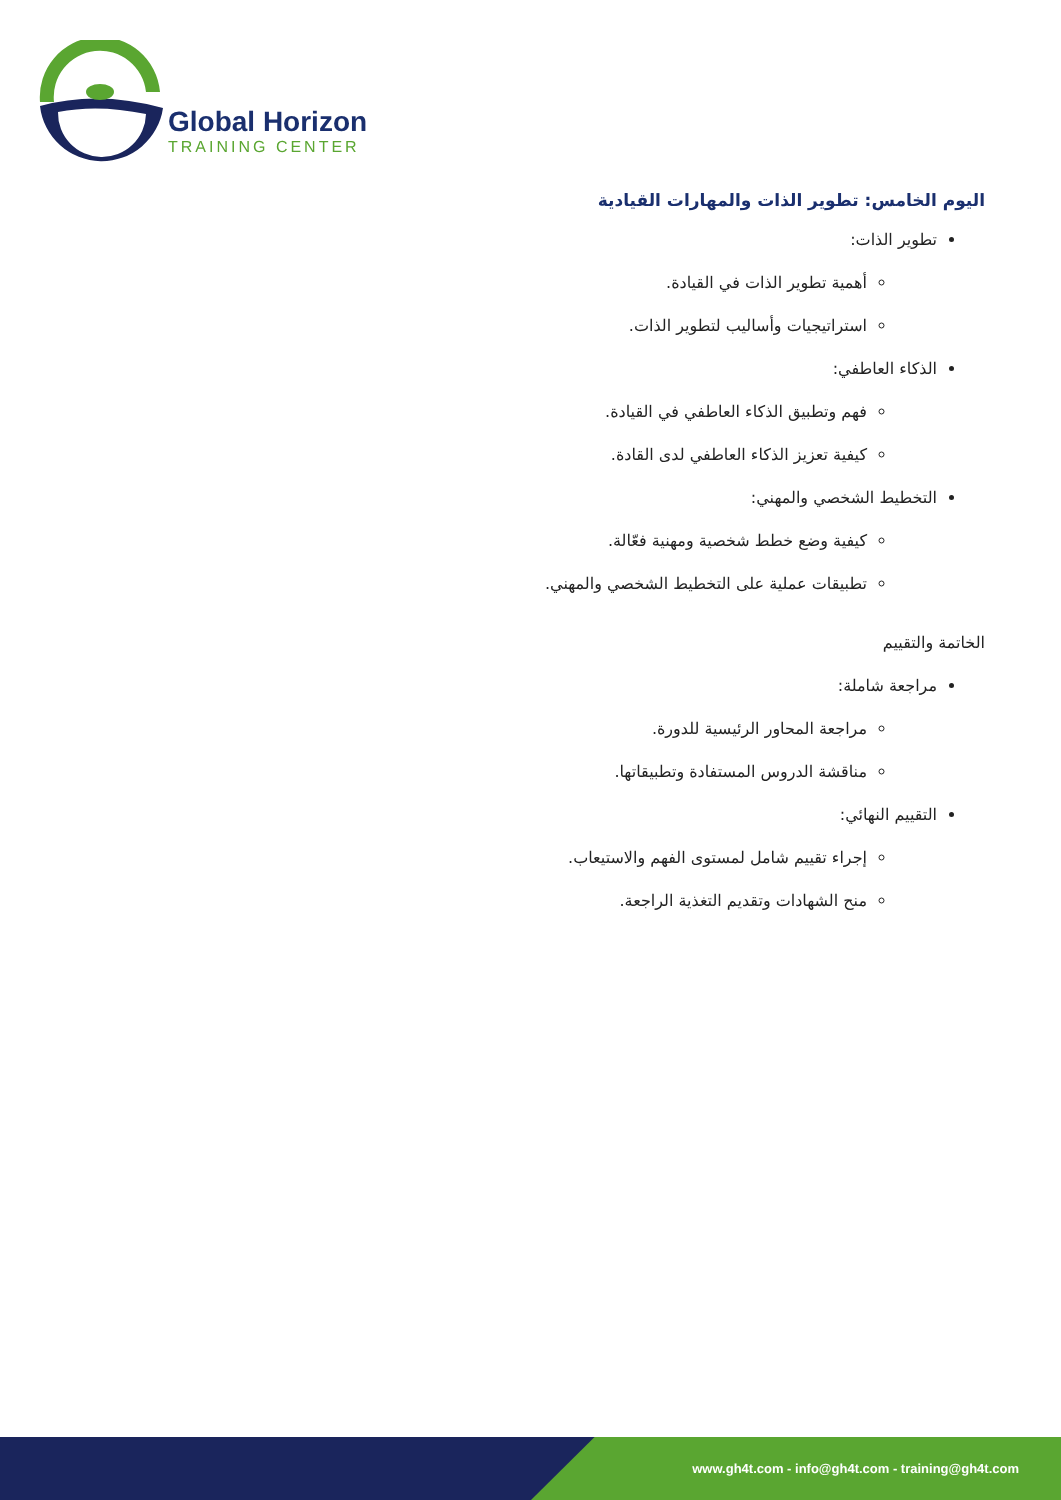Global Horizon
TRAINING CENTER
اليوم الخامس: تطوير الذات والمهارات القيادية
تطوير الذات:
أهمية تطوير الذات في القيادة.
استراتيجيات وأساليب لتطوير الذات.
الذكاء العاطفي:
فهم وتطبيق الذكاء العاطفي في القيادة.
كيفية تعزيز الذكاء العاطفي لدى القادة.
التخطيط الشخصي والمهني:
كيفية وضع خطط شخصية ومهنية فعّالة.
تطبيقات عملية على التخطيط الشخصي والمهني.
الخاتمة والتقييم
مراجعة شاملة:
مراجعة المحاور الرئيسية للدورة.
مناقشة الدروس المستفادة وتطبيقاتها.
التقييم النهائي:
إجراء تقييم شامل لمستوى الفهم والاستيعاب.
منح الشهادات وتقديم التغذية الراجعة.
www.gh4t.com - info@gh4t.com - training@gh4t.com